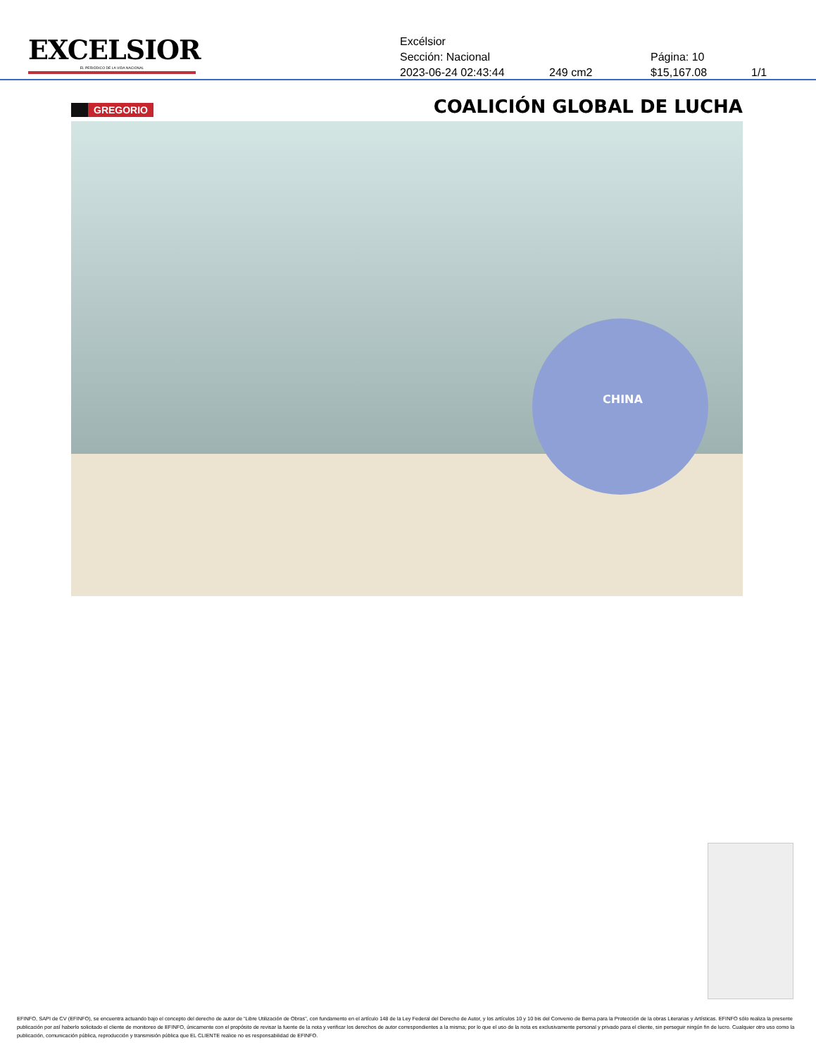EXCELSIOR
EL PERIÓDICO DE LA VIDA NACIONAL
Excélsior
Sección: Nacional Página: 10
2023-06-24 02:43:44 249 cm2 $15,167.08 1/1
GREGORIO COALICIÓN GLOBAL DE LUCHA
CHINA
EFINFO, SAPI de CV (EFINFO), se encuentra actuando bajo el concepto del derecho de autor de “Libre Utilización de Obras”, con fundamento en el artículo 148 de la Ley Federal del Derecho de Autor, y los artículos 10 y 10 bis del Convenio de Berna para la Protección de la obras Literarias y Artísticas. EFINFO sólo realiza la presente publicación por así haberlo solicitado el cliente de monitoreo de EFINFO, únicamente con el propósito de revisar la fuente de la nota y verificar los derechos de autor correspondientes a la misma; por lo que el uso de la nota es exclusivamente personal y privado para el cliente, sin perseguir ningún fin de lucro. Cualquier otro uso como la publicación, comunicación pública, reproducción y transmisión pública que EL CLIENTE realice no es responsabilidad de EFINFO.